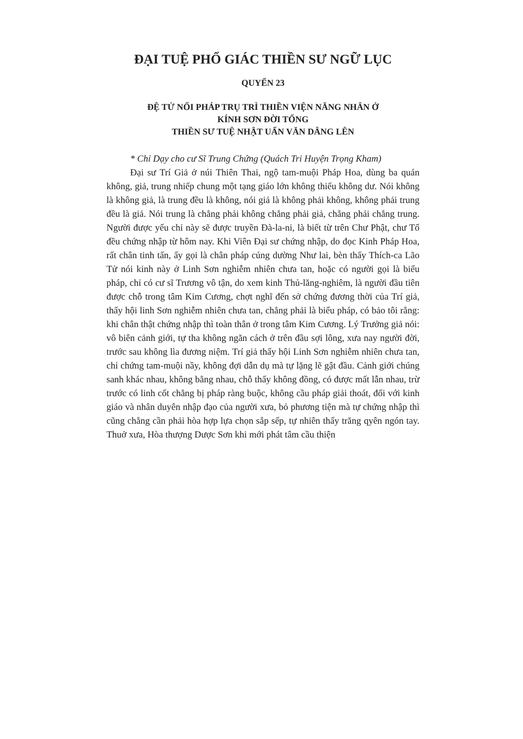ĐẠI TUỆ PHỔ GIÁC THIỀN SƯ NGỮ LỤC
QUYỂN 23
ĐỆ TỬ NỐI PHÁP TRỤ TRÌ THIỀN VIỆN NĂNG NHÂN Ở
KÍNH SƠN ĐỜI TỐNG
THIỀN SƯ TUỆ NHẬT UẨN VĂN DÂNG LÊN
* Chỉ Dạy cho cư Sĩ Trung Chứng (Quách Tri Huyện Trọng Kham)
Đại sư Trí Giả ở núi Thiên Thai, ngộ tam-muội Pháp Hoa, dùng ba quán không, giả, trung nhiếp chung một tạng giáo lớn không thiếu không dư. Nói không là không giả, là trung đều là không, nói giả là không phải không, không phải trung đều là giả. Nói trung là chẳng phải không chẳng phải giả, chẳng phải chẳng trung. Người được yếu chỉ này sẽ được truyền Đà-la-ni, là biết từ trên Chư Phật, chư Tổ đều chứng nhập từ hôm nay. Khi Viên Đại sư chứng nhập, do đọc Kinh Pháp Hoa, rất chân tinh tấn, ấy gọi là chân pháp cúng dường Như lai, bèn thấy Thích-ca Lão Tử nói kinh này ở Linh Sơn nghiễm nhiên chưa tan, hoặc có người gọi là biểu pháp, chỉ có cư sĩ Trương vô tận, do xem kinh Thủ-lăng-nghiêm, là người đầu tiên được chỗ trong tâm Kim Cương, chợt nghĩ đến sở chứng đương thời của Trí giả, thấy hội linh Sơn nghiễm nhiên chưa tan, chẳng phải là biểu pháp, có bảo tôi rằng: khi chân thật chứng nhập thì toàn thân ở trong tâm Kim Cương. Lý Trưởng giả nói: vô biên cảnh giới, tự tha không ngăn cách ở trên đầu sợi lông, xưa nay người đời, trước sau không lìa đương niệm. Trí giả thấy hội Linh Sơn nghiễm nhiên chưa tan, chỉ chứng tam-muội nầy, không đợi dẫn dụ mà tự lặng lẽ gật đầu. Cảnh giới chúng sanh khác nhau, không bằng nhau, chỗ thấy không đồng, có được mất lẫn nhau, trừ trước có linh cốt chẳng bị pháp ràng buộc, không cầu pháp giải thoát, đối với kinh giáo và nhân duyên nhập đạo của người xưa, bỏ phương tiện mà tự chứng nhập thì cũng chẳng cần phải hòa hợp lựa chọn sắp sếp, tự nhiên thấy trăng qyên ngón tay. Thuở xưa, Hòa thượng Dược Sơn khi mới phát tâm cầu thiện